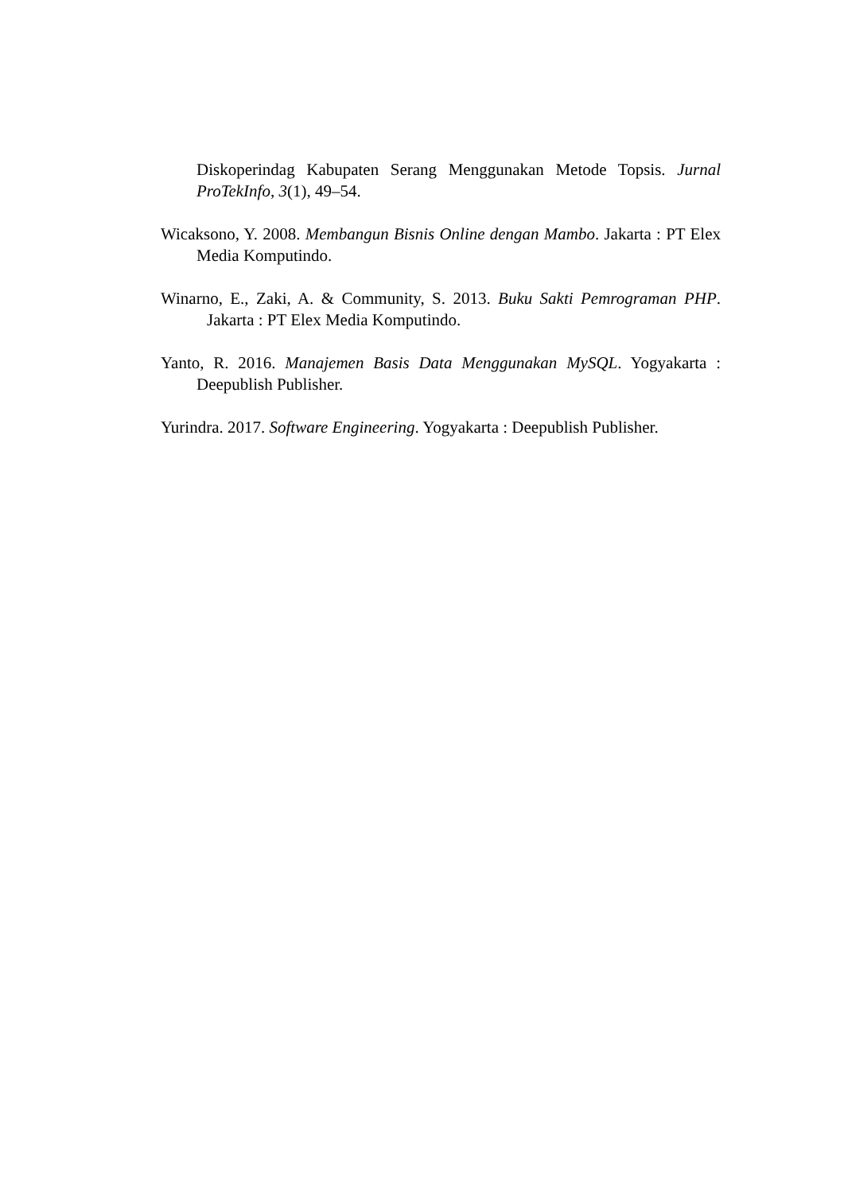Diskoperindag Kabupaten Serang Menggunakan Metode Topsis. Jurnal ProTekInfo, 3(1), 49–54.
Wicaksono, Y. 2008. Membangun Bisnis Online dengan Mambo. Jakarta : PT Elex Media Komputindo.
Winarno, E., Zaki, A. & Community, S. 2013. Buku Sakti Pemrograman PHP. Jakarta : PT Elex Media Komputindo.
Yanto, R. 2016. Manajemen Basis Data Menggunakan MySQL. Yogyakarta : Deepublish Publisher.
Yurindra. 2017. Software Engineering. Yogyakarta : Deepublish Publisher.